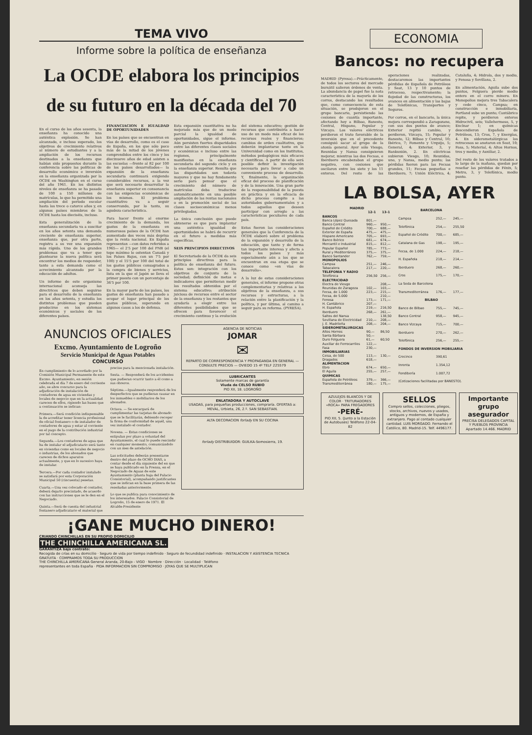TEMA VIVO
Informe sobre la política de enseñanza
La OCDE elabora los principios de su futuro en la década del 70
En el curso de los años sesenta, la enseñanza ha conocido una auténtica explosión. Se han alcanzado, e incluso superado, los objetivos de crecimiento relativos al número de estudiantes y a la ampliación de los recursos destinados a la enseñanza que habían sido propuestos durante la conferencia sobre las políticas de desarrollo económico e inversión en la enseñanza organizada por la OCDE en Washington en el curso del año 1961. En los distintos niveles de enseñanza se ha pasado de 100 a 150 millones de matrículas, lo que ha permitido una ampliación del período escolar hasta los trece o catorce años y, en algunos países miembros de la OCDE hasta los dieciséis, incluso.
Esta generalización de la enseñanza secundaria va a suscitar en los años setenta una demanda creciente de enseñanza superior, enseñanza que, por otra parte, registra a su vez una expansión más rápida. Uno de los grandes problemas que va a tener que plantearse la nueva política será encontrar los medios de responder, tanto a esta demanda como el acrecimiento alcanzado por la educación de adultos.
Un informe de este organismo internacional aconseja las directrices que deben seguirse para el desarrollo de la enseñanza en los años setenta, y estudia los distintos problemas que pueden producirse en los sistemas económicos y sociales de los diferentes países.
FINANCIACION E IGUALDAD DE OPORTUNIDADES
En los países que se encuentran en vías de desarrollo, como es el caso de España, en los que sólo poco más de la mitad de los jóvenes comprendidos entre los cinco y los diecinueve años de edad asisten a las escuelas —frente al 82 por 100 de los países desarrollados— la expansión de la enseñanza secundaria continuará exigiendo considerables recursos, a la vez que será necesario desarrollar la enseñanza superior en consonancia con las exigencias económicas de los mismos. El problema cuantitativo va a seguir conservando, por lo tanto, su agudeza característica.
Para hacer frente al enorme crecimiento de la demanda, los gastos de la enseñanza en numerosos países de la OCDE han aumentado dos veces más deprisa que la renta nacional. En España representan —con datos referidos a 1965— el 2'5 por 100 del PNB (el tope máximo lo ostentan Canadá y los Países Bajos, con un 7'5 por 100) y el 15'5 por 100 del total de los gastos públicos consagrados a la compra de bienes y servicios, lista en la que el Japón se lleva el primer puesto con un porcentaje de 36'5 por 100.
En la mayor parte de los países, los gastos de enseñanza han pasado a ocupar el lugar principal de los gastos públicos, superando en algunos casos a los de defensa.
Esta expansión cuantitativa no ha mejorado más que de un modo parcial la igualdad de oportunidades, sigue el informe. Aún persisten fuertes disparidades entre las diferentes clases sociales y económicas e incluso entre las regiones, principalmente manifiestas en la enseñanza secundaria del segundo ciclo y en la enseñanza superior. Resulta que las disparidades son todavía mayores y que no hay fundamento serio para pensar que el crecimiento del número de matrículas deba traducirse automáticamente en una posible ampliación de las rentas nacionales o en la promoción social de las clases socioeconómicas menos privilegiadas.
La única conclusión que puede obtenerse es que para implantar una auténtica igualdad de oportunidades se habrá de recurrir en el futuro a medidas más específicas.
SEIS PRINCIPIOS DIRECTIVOS
El Secretariado de la OCDE da seis principios directivos para la política de enseñanza del futuro. Estos son: integración con los objetivos de conjunto de la sociedad; definición de metas e indicadores que permitieran medir los resultados obtenidos por el sistema educativo; atribución juiciosa de recursos entre el sector de la enseñanza y los restantes que ayudaría a elegir entre las diferentes posibilidades que se ofrecen para favorecer el crecimiento continuo y la evolución del sistema educativo; gestión de recursos que contribuiría a hacer uso de un modo más eficaz de los recursos reales y financieros; cambios de orden cualitativo, que deberán implantarse tanto en la Universidad como en los Institutos, métodos pedagógicos más eficaces y científicos. A partir de ello será posible definir la investigación necesaria para llevar a cabo un conveniente proceso de desarrollo. Y, finalmente, la organización eficaz del proceso de planificación y de la innovación. Una gran parte de la responsabilidad de la puesta en práctica y en la eficacia de dicho proceso compite a las autoridades gubernamentales y a todos aquellos que deseen participar con arreglo a las características peculiares de cada país.
Estas fueron las consideraciones generales que la Conferencia de la OCDE elaboró sobre el problema de la expansión y desarrollo de la educación, que tanto y de forma tan importante interesa y afecta a todos los países y más especialmente aún a los que se encuentran en esa etapa que se conoce como «en vías de desarrollo».
A la luz de estas consideraciones generales, el informe propone otras complementarias y relativas a los objetivos de la enseñanza, a sus recursos y estructuras, a la relación entre la planificación y la política, y por último, al camino a seguir para su reforma. (PYRESA).
ANUNCIOS OFICIALES
Excmo. Ayuntamiento de Logroño
Servicio Municipal de Aguas Potables
CONCURSO
En cumplimiento de lo acordado por la Comisión Municipal Permanente de este Excmo. Ayuntamiento, en sesión celebrada el día 7 de enero del corriente año, se abre concurso para la adjudicación de instalación de contadores de agua en viviendas y locales de negocio que en la actualidad carecen de ellos, rigiendo las bases que a continuación se indican:
Primera.—Será condición indispensable la de acreditar tener licencia profesional de oficial fontanero o de instalador de contadores de agua y estar al corriente en el pago de la contribución industrial por tal concepto.
Segunda.—Los contadores de agua que ha de instalar el adjudicatario será tanto en viviendas como en locales de negocio o industrias, de los abonados que carecen de dichos aparatos actualmente, y que en lo sucesivo haya de instalar.
Tercera.—Por cada contador instalado se satisfará por esta Corporación Municipal 50 (cincuenta) pesetas.
Cuarta.—Una vez colocado el contador, deberá dejarlo precintado, de acuerdo con las instrucciones que se le den en el Negociado.
Quinta.—Será de cuenta del industrial fontanero adjudicatario el material que precise para la mencionada instalación.
Sexta. — Responderá de los accidentes que pudieran ocurrir tanto a él como a sus obreros.
Séptima.—Igualmente responderá de los desperfectos que se pudieran causar en los inmuebles o mobiliarios de los abonados.
Octava. — Se encargará de cumplimentar las tarjetas de abonado que se le facilitarán, debiendo recoger la firma de conformidad de aquél, una vez instalado el contador.
Novena. — Estas condiciones se estipulan por plazo a voluntad del Ayuntamiento, el cual lo puede rescindir en cualquier momento, comunicándolo con un mes de antelación.
Las solicitudes deberán presentarse dentro del plazo de OCHO DIAS, a contar desde el día siguiente del en que se haya publicado en la Prensa, en el Negociado de Aguas de este Ayuntamiento (planta baja del Palacio Consistorial), acompañando justificantes que se indican en la base primera de las reseñadas anteriormente.
Lo que se publica para conocimiento de los interesados. Palacio Consistorial de Logroño, 15 de enero de 1971. El Alcalde-Presidente
AGENCIA DE NOTICIAS
JOMAR
✉
REPARTO DE CORRESPONDENCIA Y PROPAGANDA EN GENERAL — CONSULTE PRECIOS — OVIEDO 15 4º TELF 225579
LUBRICANTES
Solamente marcas de garantía
Viuda de CELSO RUBIO
PIO XII, 18. LOGROÑO
ENLATADORA Y AUTOCLAVE
USADAS, para pequeñas producciones, compraría. OFERTAS a: MEVAL, Urbieta, 26, 2.º. SAN SEBASTIAN.
ALTA DECORACION forlady EN SU COCINA
forlady DISTRIBUIDOR: GUILKA-Somosierra, 19.
¡GANE MUCHO DINERO!
CRIANDO CHINCHILLAS EN SU PROPIO DOMICILIO
THE CHINCHILLA AMERICANA SL.
GARANTIZA bajo contrato:
Recogida de crías en su domicilio · Seguro de vida por tiempo indefinido · Seguro de fecundidad indefinido · INSTALACION Y ASISTENCIA TECNICA GRATUITA · COMPRAMOS TODA SU PRODUCCION
THE CHINCHILLA AMERICANA General Aranda, 20-Bajo - VIGO · Nombre · Dirección · Localidad · Teléfono
representantes en toda España · PIDA INFORMACION SIN COMPROMISO · JOYAS QUE SE MULTIPLICAN
ECONOMIA
Bancos: no recupera
MADRID (Pyresa).—Prácticamente, de todos los sectores del mercado bursátil salieron órdenes de venta. La abundancia de papel fue la nota característica de la mayoría de los corros, destacando los resultados que, como consecuencia de esta situación, se produjeron en el grupo bancario, persistiendo las cesiones de cuantía importante, afectando hoy a Bilbao, Banesto, Central, Hispano, Popular y Vizcaya. Los valores eléctricos perdieron el trato favorable de la inversión que en el precedente consiguió sacar al grupo de la atonía general. Ayer sólo Viesgo, Reunidas y Nansa consiguieron mejorar, mientras las dos Fecsas, e Iberduero encabezaban el grupo negativo, con cesiones que oscilaron entre los siete y los 11 enteros. Del resto de las operaciones realizadas, destacaremos las importantes pérdidas de Española de Petróleos y Seat, 13 y 10 puntos de retroceso, respectivamente; la flojedad de las constructoras, los avances en alimentación y las bajas de Telefónicas, Transportes y Seguros.
Por corros, en el bancario, la única mejora correspondió a Zaragozano, con sus dos puntos de avance; Exterior repitió cambio, y perdieron, Vizcaya, 15; Popular y Banesto, 12; Bilbao y Central, 10; Ibérico, 7; Fomento y Urquijo, 5; General, 4; Exterior, 3, y Bankunión, 2. En eléctricas subieron Viesgo, 10; Reunidas, uno, y Nansa, medio punto; las pérdidas fueron para las Fecsas grandes, 11; Fecsas pequeñas e Iberduero, 7; Unión Eléctrica, 4; Cataluña, 4; Hidrola, dos y medio, y Fenosa y Sevillana, 2.
En alimentación, Aguila sube dos puntos, Felguera pierde medio entero en el corro minero. En Monopolios mejora tres Tabacalera y cede cinco, Campsa; en construcción e inmobiliaria, Portland sube un punto; Cantábrico repite, y perdieron enteros Hidrocivil, seis; Vallehermoso, 5, y Enclnar 1; en químicas descendieron Española de Petróleos, 13; Cros, 7, y Energías, 4. En siderometalúrgicas los retrocesos se anotaron en Seat, 10; Fasa, 5; Material, 4; Altos Hornos, tres y medio, y Auxiliar, 2.
Del resto de los valores tratados a lo largo de la mañana, quedan por reseñar las pérdidas de Fénix, 5; Metro, 3, y Telefónica, medio punto.
LA BOLSA, AYER
| MADRID | | |
| --- | --- | --- |
| | 12-1 | 13-1 |
| BANCOS | | |
| Banca López Quesada | 801,— | |
| Banco Central | 960,— | 950,— |
| Español de Crédito | 700,— | 688,— |
| Exterior de España | 475,— | 475,— |
| Hispano Americano | 705,— | 693,— |
| Banco Ibérico | 681,— | 674,— |
| Mercantil e Industrial | 815,— | 812,— |
| Popular Español | 785,— | 773,— |
| Rural y Mediterráneo | 375,— | 375,— |
| Banco Santander | 762,— | 759,— |
| MONOPOLIOS | | |
| Campsa | 251,— | 246,— |
| Tabacalera | 217,— | 220,— |
| TELEFONIA Y RADIO | | |
| Telefónica | 256,50 | 256,— |
| ELECTRICIDAD | | |
| Electra de Viesgo | | 208,— |
| Reunidas de Zaragoza | 102,— | 103,— |
| Fecsa, de 1.000 | 223,— | 215,— |
| Fecsa, de 5.000 | | 210,— |
| Fenosa | 173,— | 171,— |
| H. Cantábrico | 207,— | |
| H. Española | 219,— | 216,50 |
| Iberduero | 268,— | 261,— |
| Saltos del Nansa | | 138,50 |
| Sevillana de Electricidad | 210,— | 208,— |
| J. E. Madrileña | 208,— | 204,— |
| SIDEROMETALURGICAS | | |
| Altos Hornos | 90,— | 86,50 |
| Santa Bárbara | 50,— | |
| Duro Felguera | 61,— | 60,50 |
| Auxiliar de Ferrocarriles | 122,— | |
| Fasa | 230,— | |
| INMOBILIARIAS | | |
| Ceisa, de 500 | 113,— | 130,— |
| Dragados | 618,— | |
| ALIMENTACION | | |
| Ebro | 674,— | 650,— |
| El Aguila | 255,— | 257,— |
| QUIMICAS | | |
| Española de Petróleos | 379,— | 366,— |
| Transmediterránea | 180,— | 175,— |
| BARCELONA | | |
| --- | --- | --- |
| Campsa | 252,— | 245,— |
| Telefónica | 254,— | 255,50 |
| Español de Crédito | 700,— | 685,— |
| Catalana de Gas | 198,— | 195,— |
| Fecsa, de 1.000 | 224,— | 218,— |
| H. Española | 218,— | 214,— |
| Iberduero | 268,— | 260,— |
| Cros | 175,— | 170,— |
| La Seda de Barcelona | | |
| Transmediterránea | 176,— | 177,— |
| BILBAO | | |
| Banco de Bilbao | 755,— | 745,— |
| Banco Central | 958,— | 945,— |
| Banco Vizcaya | 715,— | 700,— |
| Iberduero | 270,— | 262,— |
| Telefónica | 256,— | 255,— |
| FONDOS DE INVERSION MOBILIARIA | | |
| Crecinco | 390,61 | |
| Inrenta | 1.354,12 | |
| Fondibería | 1.007,72 | |
| (Cotizaciones facilitadas por BANESTO). | | |
AZULEJOS BLANCOS Y DE COLOR · TRITURADORES «ROCA» PARA FREGADORES
-PERÉ-
PIO XII, 5. (Junto a la Estación de Autobuses) Teléfono 22-04-82
SELLOS
Compro sellos, colecciones, pliegos, stocks, archivos, nuevos y usados, antiguos y modernos, de España y extranjero. Pago al contado cualquier cantidad. LUIS MORGADO. Fernando el Católico, 80. Madrid-15. Telf. 4496177.
Importante grupo asegurador
PRECISA DELEGADOS CAPITAL Y PUEBLOS PROVINCIA
Apartado 14.466. MADRID